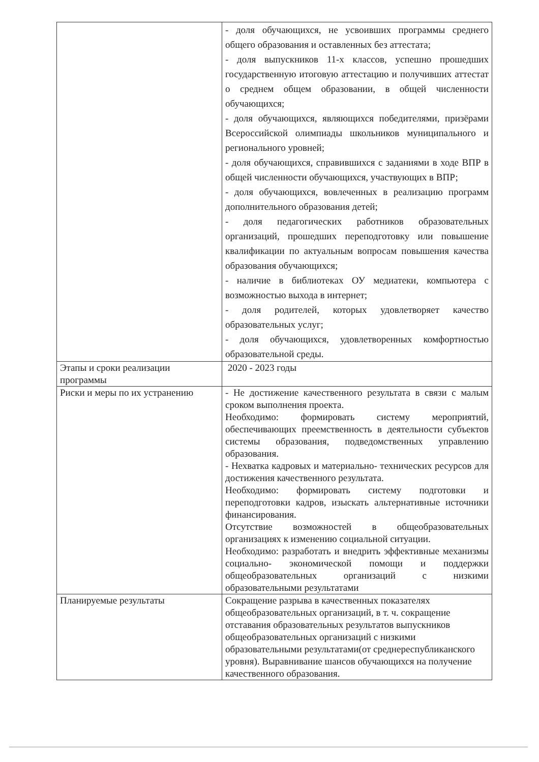| | - доля обучающихся, не усвоивших программы среднего общего образования и оставленных без аттестата; - доля выпускников 11-х классов, успешно прошедших государственную итоговую аттестацию и получивших аттестат о среднем общем образовании, в общей численности обучающихся; - доля обучающихся, являющихся победителями, призёрами Всероссийской олимпиады школьников муниципального и регионального уровней; - доля обучающихся, справившихся с заданиями в ходе ВПР в общей численности обучающихся, участвующих в ВПР; - доля обучающихся, вовлеченных в реализацию программ дополнительного образования детей; - доля педагогических работников образовательных организаций, прошедших переподготовку или повышение квалификации по актуальным вопросам повышения качества образования обучающихся; - наличие в библиотеках ОУ медиатеки, компьютера с возможностью выхода в интернет; - доля родителей, которых удовлетворяет качество образовательных услуг; - доля обучающихся, удовлетворенных комфортностью образовательной среды. |
| Этапы и сроки реализации программы | 2020 - 2023 годы |
| Риски и меры по их устранению | - Не достижение качественного результата в связи с малым сроком выполнения проекта. Необходимо: формировать систему мероприятий, обеспечивающих преемственность в деятельности субъектов системы образования, подведомственных управлению образования. - Нехватка кадровых и материально- технических ресурсов для достижения качественного результата. Необходимо: формировать систему подготовки и переподготовки кадров, изыскать альтернативные источники финансирования. Отсутствие возможностей в общеобразовательных организациях к изменению социальной ситуации. Необходимо: разработать и внедрить эффективные механизмы социально- экономической помощи и поддержки общеобразовательных организаций с низкими образовательными результатами |
| Планируемые результаты | Сокращение разрыва в качественных показателях общеобразовательных организаций, в т. ч. сокращение отставания образовательных результатов выпускников общеобразовательных организаций с низкими образовательными результатами(от среднереспубликанского уровня). Выравнивание шансов обучающихся на получение качественного образования. |